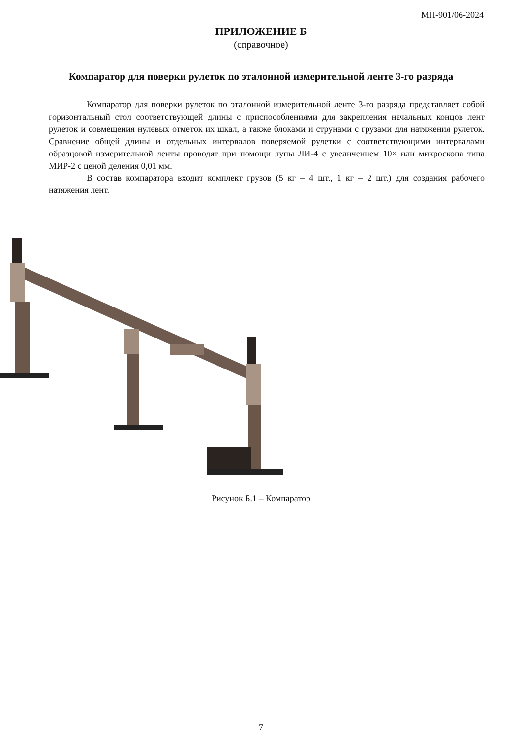МП-901/06-2024
ПРИЛОЖЕНИЕ Б
(справочное)
Компаратор для поверки рулеток по эталонной измерительной ленте 3-го разряда
Компаратор для поверки рулеток по эталонной измерительной ленте 3-го разряда представляет собой горизонтальный стол соответствующей длины с приспособлениями для закрепления начальных концов лент рулеток и совмещения нулевых отметок их шкал, а также блоками и струнами с грузами для натяжения рулеток. Сравнение общей длины и отдельных интервалов поверяемой рулетки с соответствующими интервалами образцовой измерительной ленты проводят при помощи лупы ЛИ-4 с увеличением 10× или микроскопа типа МИР-2 с ценой деления 0,01 мм.
В состав компаратора входит комплект грузов (5 кг – 4 шт., 1 кг – 2 шт.) для создания рабочего натяжения лент.
Рисунок Б.1 – Компаратор
7